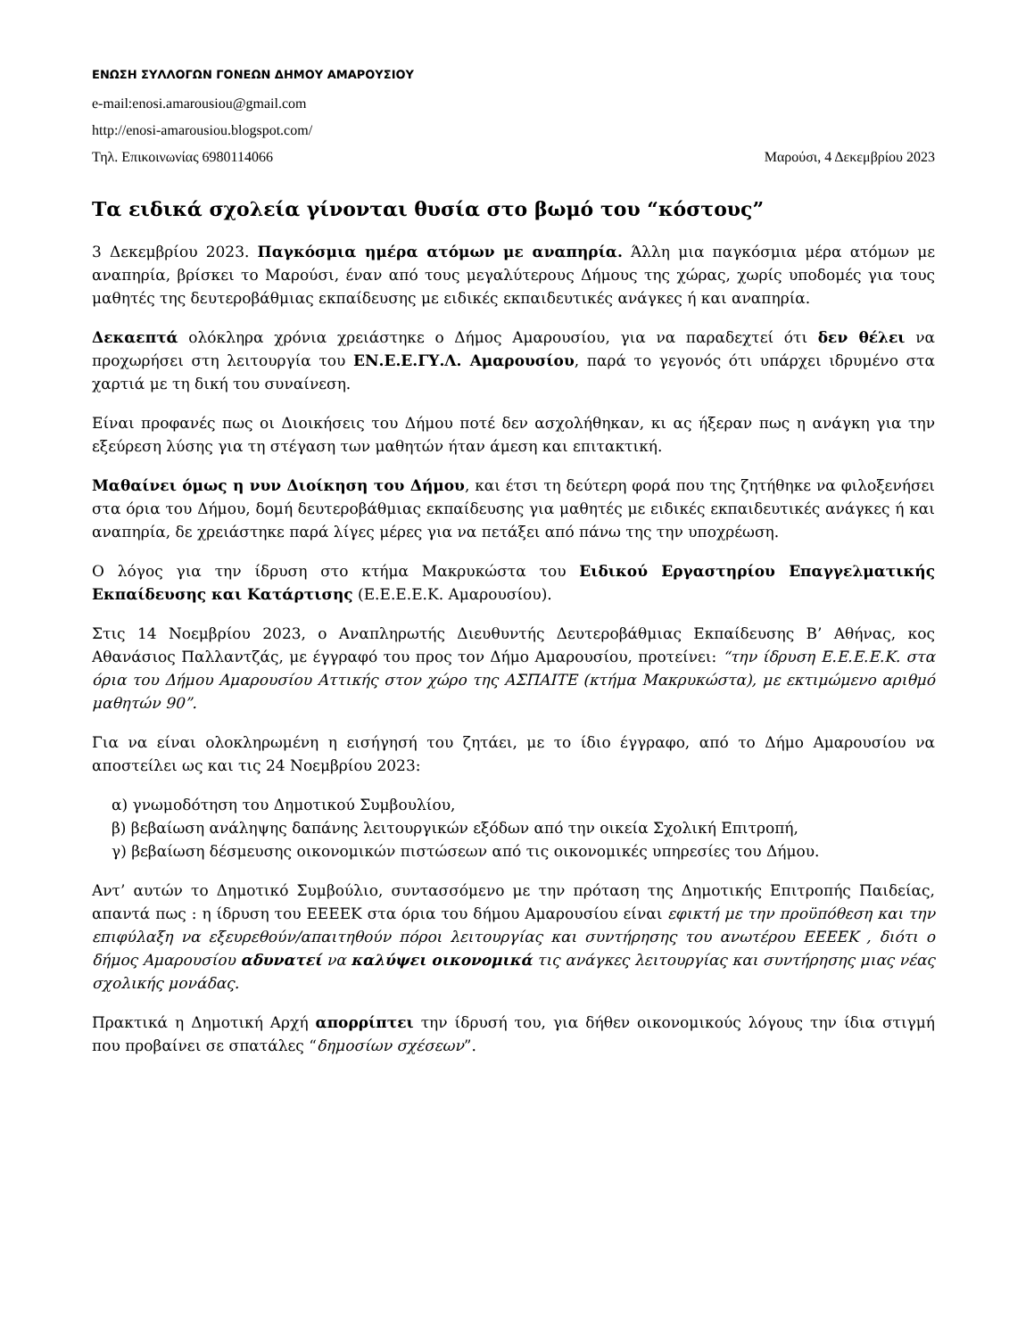ΕΝΩΣΗ ΣΥΛΛΟΓΩΝ ΓΟΝΕΩΝ ΔΗΜΟΥ ΑΜΑΡΟΥΣΙΟΥ
e-mail:enosi.amarousiou@gmail.com
http://enosi-amarousiou.blogspot.com/
Τηλ. Επικοινωνίας 6980114066 Μαρούσι, 4 Δεκεμβρίου 2023
Τα ειδικά σχολεία γίνονται θυσία στο βωμό του “κόστους”
3 Δεκεμβρίου 2023. Παγκόσμια ημέρα ατόμων με αναπηρία. Άλλη μια παγκόσμια μέρα ατόμων με αναπηρία, βρίσκει το Μαρούσι, έναν από τους μεγαλύτερους Δήμους της χώρας, χωρίς υποδομές για τους μαθητές της δευτεροβάθμιας εκπαίδευσης με ειδικές εκπαιδευτικές ανάγκες ή και αναπηρία.
Δεκαεπτά ολόκληρα χρόνια χρειάστηκε ο Δήμος Αμαρουσίου, για να παραδεχτεί ότι δεν θέλει να προχωρήσει στη λειτουργία του ΕΝ.Ε.Ε.ΓΥ.Λ. Αμαρουσίου, παρά το γεγονός ότι υπάρχει ιδρυμένο στα χαρτιά με τη δική του συναίνεση.
Είναι προφανές πως οι Διοικήσεις του Δήμου ποτέ δεν ασχολήθηκαν, κι ας ήξεραν πως η ανάγκη για την εξεύρεση λύσης για τη στέγαση των μαθητών ήταν άμεση και επιτακτική.
Μαθαίνει όμως η νυν Διοίκηση του Δήμου, και έτσι τη δεύτερη φορά που της ζητήθηκε να φιλοξενήσει στα όρια του Δήμου, δομή δευτεροβάθμιας εκπαίδευσης για μαθητές με ειδικές εκπαιδευτικές ανάγκες ή και αναπηρία, δε χρειάστηκε παρά λίγες μέρες για να πετάξει από πάνω της την υποχρέωση.
Ο λόγος για την ίδρυση στο κτήμα Μακρυκώστα του Ειδικού Εργαστηρίου Επαγγελματικής Εκπαίδευσης και Κατάρτισης (Ε.Ε.Ε.Ε.Κ. Αμαρουσίου).
Στις 14 Νοεμβρίου 2023, ο Αναπληρωτής Διευθυντής Δευτεροβάθμιας Εκπαίδευσης Β’ Αθήνας, κος Αθανάσιος Παλλαντζάς, με έγγραφό του προς τον Δήμο Αμαρουσίου, προτείνει: “την ίδρυση Ε.Ε.Ε.Ε.Κ. στα όρια του Δήμου Αμαρουσίου Αττικής στον χώρο της ΑΣΠΑΙΤΕ (κτήμα Μακρυκώστα), με εκτιμώμενο αριθμό μαθητών 90”.
Για να είναι ολοκληρωμένη η εισήγησή του ζητάει, με το ίδιο έγγραφο, από το Δήμο Αμαρουσίου να αποστείλει ως και τις 24 Νοεμβρίου 2023:
α) γνωμοδότηση του Δημοτικού Συμβουλίου,
β) βεβαίωση ανάληψης δαπάνης λειτουργικών εξόδων από την οικεία Σχολική Επιτροπή,
γ) βεβαίωση δέσμευσης οικονομικών πιστώσεων από τις οικονομικές υπηρεσίες του Δήμου.
Αντ’ αυτών το Δημοτικό Συμβούλιο, συντασσόμενο με την πρόταση της Δημοτικής Επιτροπής Παιδείας, απαντά πως : η ίδρυση του ΕΕΕΕΚ στα όρια του δήμου Αμαρουσίου είναι εφικτή με την προϋπόθεση και την επιφύλαξη να εξευρεθούν/απαιτηθούν πόροι λειτουργίας και συντήρησης του ανωτέρου ΕΕΕΕΚ , διότι ο δήμος Αμαρουσίου αδυνατεί να καλύψει οικονομικά τις ανάγκες λειτουργίας και συντήρησης μιας νέας σχολικής μονάδας.
Πρακτικά η Δημοτική Αρχή απορρίπτει την ίδρυσή του, για δήθεν οικονομικούς λόγους την ίδια στιγμή που προβαίνει σε σπατάλες “δημοσίων σχέσεων”.